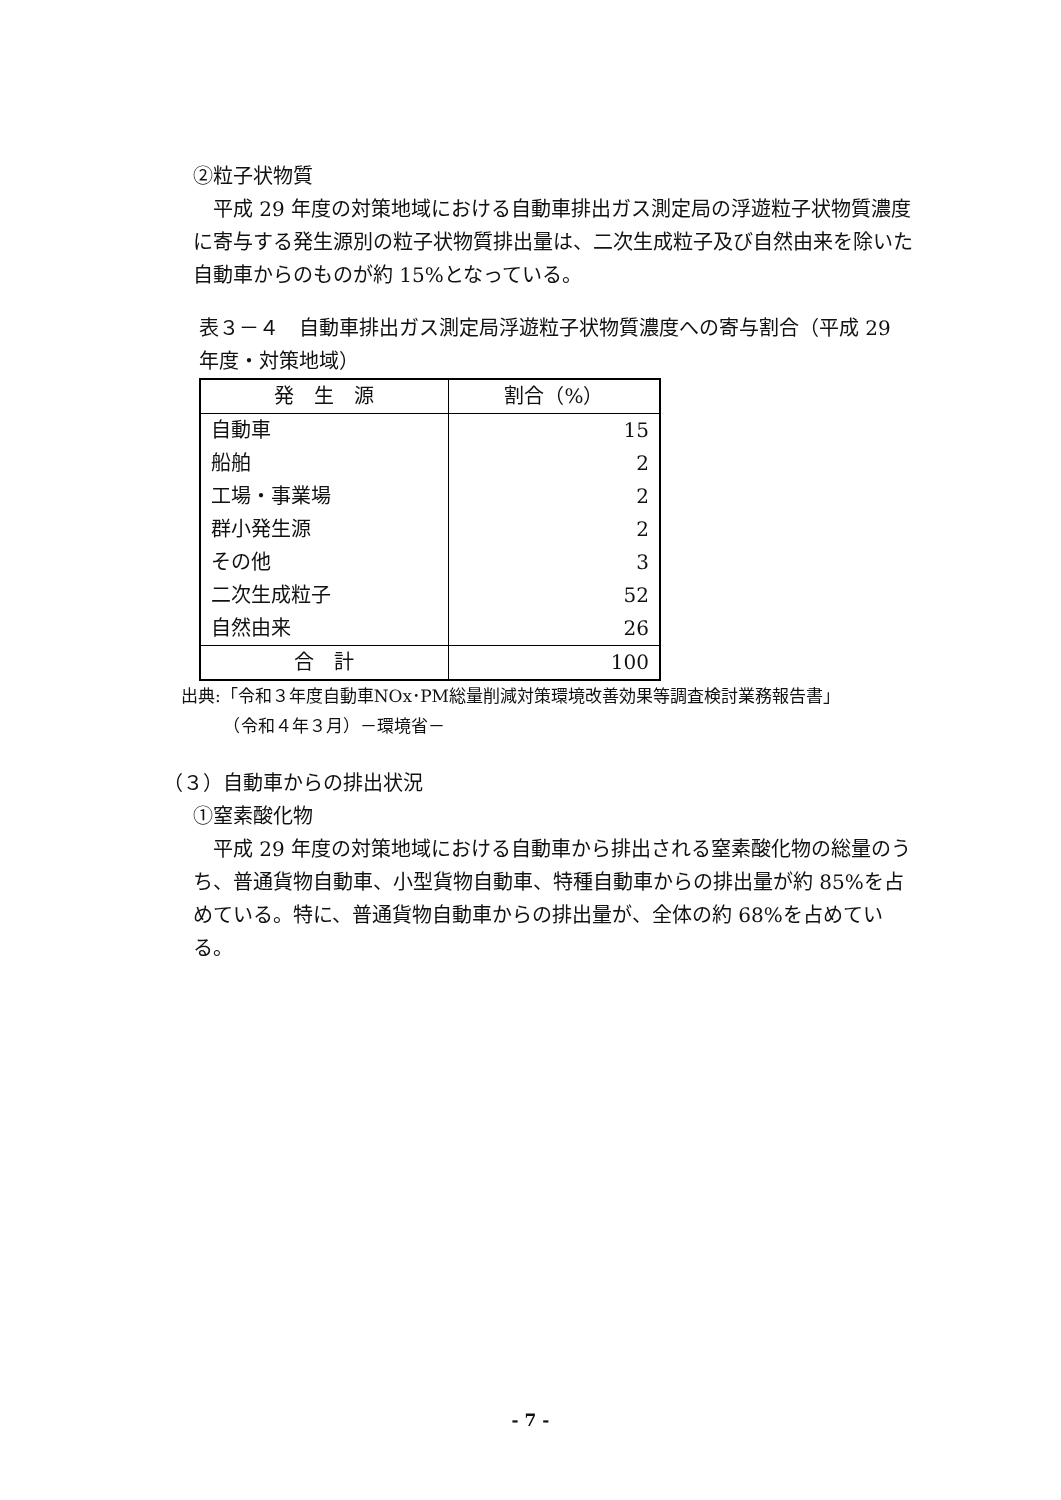②粒子状物質
平成 29 年度の対策地域における自動車排出ガス測定局の浮遊粒子状物質濃度に寄与する発生源別の粒子状物質排出量は、二次生成粒子及び自然由来を除いた自動車からのものが約 15%となっている。
表３－４　自動車排出ガス測定局浮遊粒子状物質濃度への寄与割合（平成 29 年度・対策地域）
| 発 生 源 | 割合（%） |
| --- | --- |
| 自動車 | 15 |
| 船舶 | 2 |
| 工場・事業場 | 2 |
| 群小発生源 | 2 |
| その他 | 3 |
| 二次生成粒子 | 52 |
| 自然由来 | 26 |
| 合 計 | 100 |
出典:「令和３年度自動車NOx･PM総量削減対策環境改善効果等調査検討業務報告書」
　　　（令和４年３月）－環境省－
（３）自動車からの排出状況
①窒素酸化物
平成 29 年度の対策地域における自動車から排出される窒素酸化物の総量のうち、普通貨物自動車、小型貨物自動車、特種自動車からの排出量が約 85%を占めている。特に、普通貨物自動車からの排出量が、全体の約 68%を占めている。
- 7 -